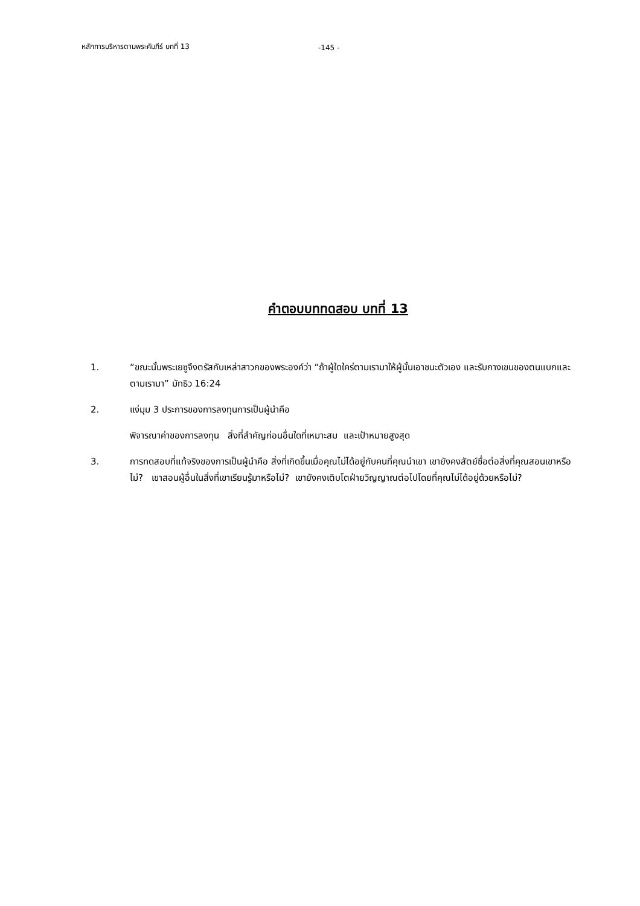หลักการบริหารตามพระคัมภีร์ บทที่ 13
-145 -
คำตอบบททดสอบ บทที่ 13
1. “ขณะนั้นพระเยซูจึงตรัสกับเหล่าสาวกของพระองค์ว่า “ถ้าผู้ใดใคร่ตามเรามาให้ผู้นั้นเอาชนะตัวเอง และรับกางเขนของตนแบกและตามเรามา” มัทธิว 16:24
2. แง่มุม 3 ประการของการลงทุนการเป็นผู้นำคือ
พิจารณาค่าของการลงทุน สิ่งที่สำคัญก่อนอื่นใดที่เหมาะสม และเป้าหมายสูงสุด
3. การทดสอบที่แท้จริงของการเป็นผู้นำคือ สิ่งที่เกิดขึ้นเมื่อคุณไม่ได้อยู่กับคนที่คุณนำเขา เขายังคงสัตย์ซื่อต่อสิ่งที่คุณสอนเขาหรือไม่? เขาสอนผู้อื่นในสิ่งที่เขาเรียนรู้มาหรือไม่? เขายังคงเติบโตฝ่ายวิญญาณต่อไปโดยที่คุณไม่ได้อยู่ด้วยหรือไม่?